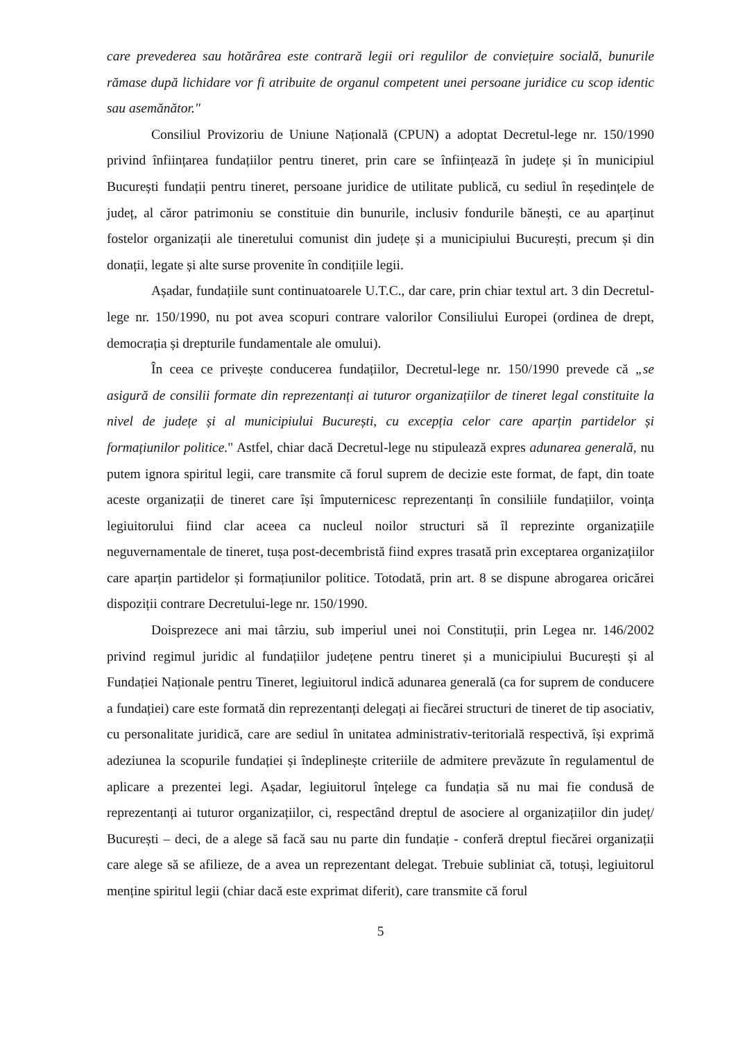care prevederea sau hotărârea este contrară legii ori regulilor de conviețuire socială, bunurile rămase după lichidare vor fi atribuite de organul competent unei persoane juridice cu scop identic sau asemănător."
Consiliul Provizoriu de Uniune Națională (CPUN) a adoptat Decretul-lege nr. 150/1990 privind înființarea fundațiilor pentru tineret, prin care se înființează în județe și în municipiul București fundații pentru tineret, persoane juridice de utilitate publică, cu sediul în reședințele de județ, al căror patrimoniu se constituie din bunurile, inclusiv fondurile bănești, ce au aparținut fostelor organizații ale tineretului comunist din județe și a municipiului București, precum și din donații, legate și alte surse provenite în condițiile legii.
Așadar, fundațiile sunt continuatoarele U.T.C., dar care, prin chiar textul art. 3 din Decretul-lege nr. 150/1990, nu pot avea scopuri contrare valorilor Consiliului Europei (ordinea de drept, democrația și drepturile fundamentale ale omului).
În ceea ce privește conducerea fundațiilor, Decretul-lege nr. 150/1990 prevede că „se asigură de consilii formate din reprezentanți ai tuturor organizațiilor de tineret legal constituite la nivel de județe și al municipiului București, cu excepția celor care aparțin partidelor și formațiunilor politice." Astfel, chiar dacă Decretul-lege nu stipulează expres adunarea generală, nu putem ignora spiritul legii, care transmite că forul suprem de decizie este format, de fapt, din toate aceste organizații de tineret care își împuternicesc reprezentanți în consiliile fundațiilor, voința legiuitorului fiind clar aceea ca nucleul noilor structuri să îl reprezinte organizațiile neguvernamentale de tineret, tușa post-decembristă fiind expres trasată prin exceptarea organizațiilor care aparțin partidelor și formațiunilor politice. Totodată, prin art. 8 se dispune abrogarea oricărei dispoziții contrare Decretului-lege nr. 150/1990.
Doisprezece ani mai târziu, sub imperiul unei noi Constituții, prin Legea nr. 146/2002 privind regimul juridic al fundațiilor județene pentru tineret și a municipiului București și al Fundației Naționale pentru Tineret, legiuitorul indică adunarea generală (ca for suprem de conducere a fundației) care este formată din reprezentanți delegați ai fiecărei structuri de tineret de tip asociativ, cu personalitate juridică, care are sediul în unitatea administrativ-teritorială respectivă, își exprimă adeziunea la scopurile fundației și îndeplinește criteriile de admitere prevăzute în regulamentul de aplicare a prezentei legi. Așadar, legiuitorul înțelege ca fundația să nu mai fie condusă de reprezentanți ai tuturor organizațiilor, ci, respectând dreptul de asociere al organizațiilor din județ/ București – deci, de a alege să facă sau nu parte din fundație - conferă dreptul fiecărei organizații care alege să se afilieze, de a avea un reprezentant delegat. Trebuie subliniat că, totuși, legiuitorul menține spiritul legii (chiar dacă este exprimat diferit), care transmite că forul
5